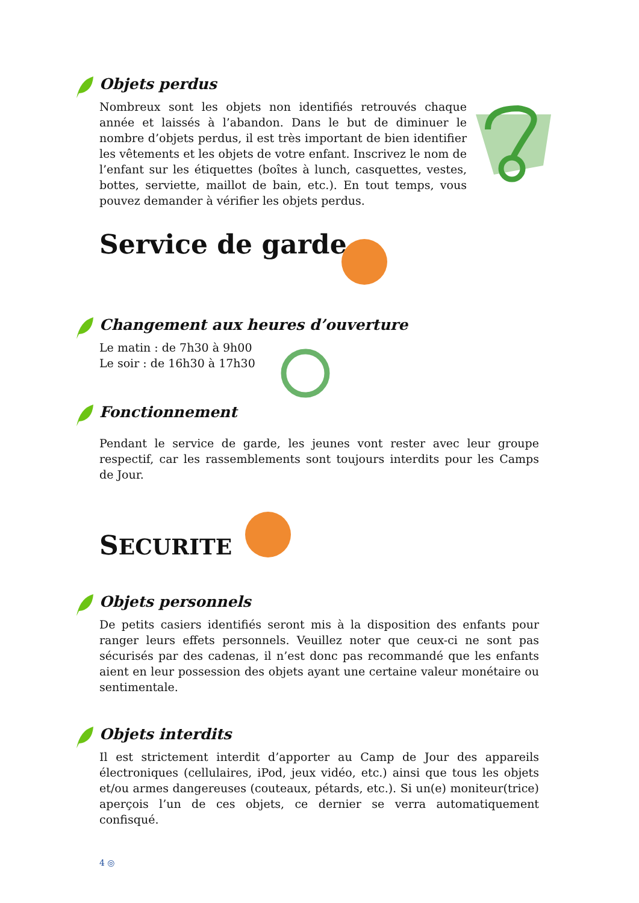Objets perdus
Nombreux sont les objets non identifiés retrouvés chaque année et laissés à l’abandon. Dans le but de diminuer le nombre d’objets perdus, il est très important de bien identifier les vêtements et les objets de votre enfant. Inscrivez le nom de l’enfant sur les étiquettes (boîtes à lunch, casquettes, vestes, bottes, serviette, maillot de bain, etc.). En tout temps, vous pouvez demander à vérifier les objets perdus.
Service de garde
Changement aux heures d’ouverture
Le matin : de 7h30 à 9h00
Le soir : de 16h30 à 17h30
Fonctionnement
Pendant le service de garde, les jeunes vont rester avec leur groupe respectif, car les rassemblements sont toujours interdits pour les Camps de Jour.
SECURITE
Objets personnels
De petits casiers identifiés seront mis à la disposition des enfants pour ranger leurs effets personnels. Veuillez noter que ceux-ci ne sont pas sécurisés par des cadenas, il n’est donc pas recommandé que les enfants aient en leur possession des objets ayant une certaine valeur monétaire ou sentimentale.
Objets interdits
Il est strictement interdit d’apporter au Camp de Jour des appareils électroniques (cellulaires, iPod, jeux vidéo, etc.) ainsi que tous les objets et/ou armes dangereuses (couteaux, pétards, etc.). Si un(e) moniteur(trice) aperçois l’un de ces objets, ce dernier se verra automatiquement confisqué.
4 ◎